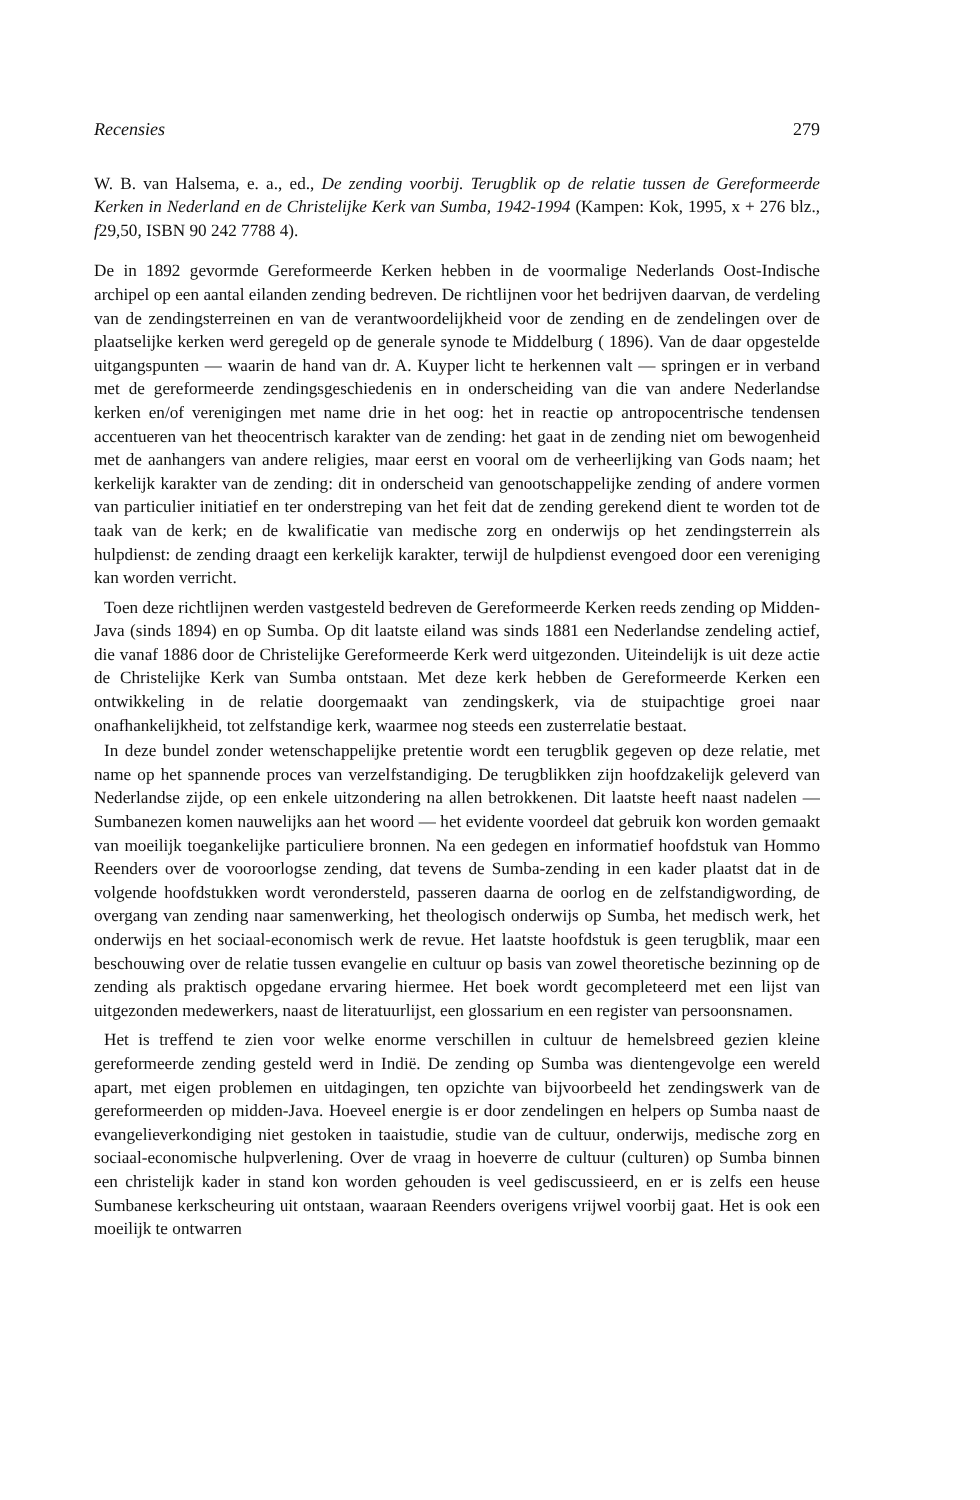Recensies 279
W. B. van Halsema, e. a., ed., De zending voorbij. Terugblik op de relatie tussen de Gereformeerde Kerken in Nederland en de Christelijke Kerk van Sumba, 1942-1994 (Kampen: Kok, 1995, x + 276 blz., f29,50, ISBN 90 242 7788 4).
De in 1892 gevormde Gereformeerde Kerken hebben in de voormalige Nederlands Oost-Indische archipel op een aantal eilanden zending bedreven. De richtlijnen voor het bedrijven daarvan, de verdeling van de zendingsterreinen en van de verantwoordelijkheid voor de zending en de zendelingen over de plaatselijke kerken werd geregeld op de generale synode te Middelburg ( 1896). Van de daar opgestelde uitgangspunten — waarin de hand van dr. A. Kuyper licht te herkennen valt — springen er in verband met de gereformeerde zendingsgeschiedenis en in onderscheiding van die van andere Nederlandse kerken en/of verenigingen met name drie in het oog: het in reactie op antropocentrische tendensen accentueren van het theocentrisch karakter van de zending: het gaat in de zending niet om bewogenheid met de aanhangers van andere religies, maar eerst en vooral om de verheerlijking van Gods naam; het kerkelijk karakter van de zending: dit in onderscheid van genootschappelijke zending of andere vormen van particulier initiatief en ter onderstreping van het feit dat de zending gerekend dient te worden tot de taak van de kerk; en de kwalificatie van medische zorg en onderwijs op het zendingsterrein als hulpdienst: de zending draagt een kerkelijk karakter, terwijl de hulpdienst evengoed door een vereniging kan worden verricht.
Toen deze richtlijnen werden vastgesteld bedreven de Gereformeerde Kerken reeds zending op Midden-Java (sinds 1894) en op Sumba. Op dit laatste eiland was sinds 1881 een Nederlandse zendeling actief, die vanaf 1886 door de Christelijke Gereformeerde Kerk werd uitgezonden. Uiteindelijk is uit deze actie de Christelijke Kerk van Sumba ontstaan. Met deze kerk hebben de Gereformeerde Kerken een ontwikkeling in de relatie doorgemaakt van zendingskerk, via de stuipachtige groei naar onafhankelijkheid, tot zelfstandige kerk, waarmee nog steeds een zusterrelatie bestaat.
In deze bundel zonder wetenschappelijke pretentie wordt een terugblik gegeven op deze relatie, met name op het spannende proces van verzelfstandiging. De terugblikken zijn hoofdzakelijk geleverd van Nederlandse zijde, op een enkele uitzondering na allen betrokkenen. Dit laatste heeft naast nadelen — Sumbanezen komen nauwelijks aan het woord — het evidente voordeel dat gebruik kon worden gemaakt van moeilijk toegankelijke particuliere bronnen. Na een gedegen en informatief hoofdstuk van Hommo Reenders over de vooroorlogse zending, dat tevens de Sumba-zending in een kader plaatst dat in de volgende hoofdstukken wordt verondersteld, passeren daarna de oorlog en de zelfstandigwording, de overgang van zending naar samenwerking, het theologisch onderwijs op Sumba, het medisch werk, het onderwijs en het sociaal-economisch werk de revue. Het laatste hoofdstuk is geen terugblik, maar een beschouwing over de relatie tussen evangelie en cultuur op basis van zowel theoretische bezinning op de zending als praktisch opgedane ervaring hiermee. Het boek wordt gecompleteerd met een lijst van uitgezonden medewerkers, naast de literatuurlijst, een glossarium en een register van persoonsnamen.
Het is treffend te zien voor welke enorme verschillen in cultuur de hemelsbreed gezien kleine gereformeerde zending gesteld werd in Indië. De zending op Sumba was dientengevolge een wereld apart, met eigen problemen en uitdagingen, ten opzichte van bijvoorbeeld het zendingswerk van de gereformeerden op midden-Java. Hoeveel energie is er door zendelingen en helpers op Sumba naast de evangelieverkondiging niet gestoken in taaistudie, studie van de cultuur, onderwijs, medische zorg en sociaal-economische hulpverlening. Over de vraag in hoeverre de cultuur (culturen) op Sumba binnen een christelijk kader in stand kon worden gehouden is veel gediscussieerd, en er is zelfs een heuse Sumbanese kerkscheuring uit ontstaan, waaraan Reenders overigens vrijwel voorbij gaat. Het is ook een moeilijk te ontwarren